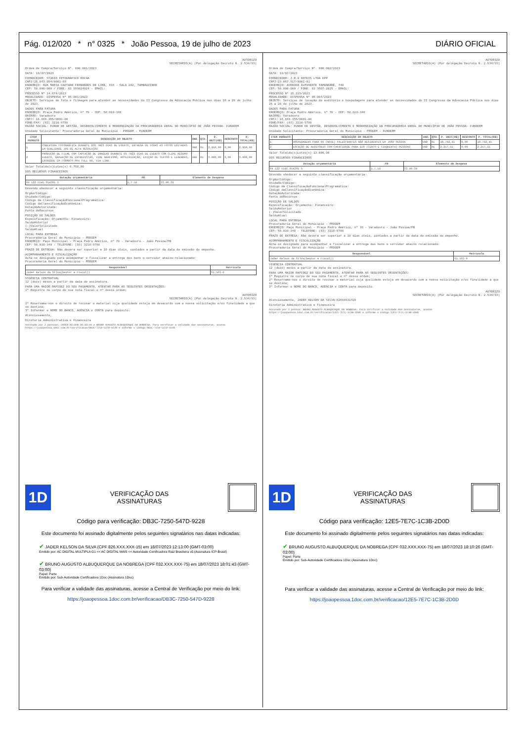Pág. 012/020 * n° 0325 * João Pessoa, 19 de julho de 2023 DIÁRIO OFICIAL
AUTORIZO
SECRETÁRIO(A) (Por delegação Decreto N. 2.534/93)
Ordem de Compra/Serviço Nº. 000.001/2023
DATA: 18/07/2023
FORNECEDOR: STUDIO FOTOGRÁFICO ROCHA
CNPJ:25.043.054/0001-65
ENDEREÇO: RUA MARIA CAETANO FERNANDES DE LIMA, 434 - SALA 202, TAMBAUZINHO
CEP: 58.000-000 / FONE: 83 999824824 - EMAIL:
PROCESSO Nº 14.674/2023
MODALIDADE: DISPENSA Nº 05-001/2023
OBJETO: Serviços de foto e filmagem para atender as necessidades do II Congresso da Advocacia Pública nos dias 26 a 28 de julho de 2023.
DADOS PARA FATURA
ENDEREÇO: Praça Pedro Américo, nº 70 - CEP: 58.010-340
BAIRRO: Varadouro
CNPJ: 16.669.355/0001-08
FONE/FAX: (83) 3218-9788
RAZÃO SOCIAL: FUNDO DE GESTÃO, DESENVOLVIMENTO E MODERNIZAÇÃO DA PROCURADORIA GERAL DO MUNICÍPIO DE JOÃO PESSOA- FUNDERM
Unidade Solicitante: Procuradoria Geral do Município - PROGEM - FUNDERM
| ITEM PRODUTO | DESCRIÇÃO DO OBJETO | UND. | QTD. | P. UNIT(R$) | DESCONTO | P. TOTAL(R$) |
| --- | --- | --- | --- | --- | --- | --- |
| 1 | COBERTURA FOTOGRÁFICA DURANTE DOS TRÊS DIAS DE EVENTO, ENTREGA DE TODAS AS FOTOS EDITADAS EM QUALIDADE JPG DE ALTA RESOLUÇÃO | UND | 01 | 2.950,00 | 0,00 | 2.950,00 |
| 2 | PRODUÇÃO DE FILME COM CAPTAÇÃO DE IMAGENS DURANTE OS TRÊS DIAS DE EVENTO COM CLIPE RESUMO EVENTO, GRAVAÇÃO DE ENTREVISTAS, VIDE GRAFISMO, ROTEIRIZAÇÃO, EDIÇÃO DE TEXTOS E LEGENDAS, ENTREGUE EM FORMATO MP4 FULL HD, VIA LINK. | UND | 01 | 3.800,00 | 0,00 | 3.800,00 |
Valor Totaldo(s)Lotes(s) 6.750,00
DOS RECURSOS FINANCEIROS
| Dotação orçamentária | FR | Elemento de Despesa |
| --- | --- | --- |
| 04 122 5545.054301 5 | 1.7.59 | 33.90.39 |
Devendo obedecer a seguinte classificação orçamentária:
Órgão/Código:
Unidade/Código:
Código da ClassificaçãoFuncionalProgramática:
Código daClassificaçãoEconômica:
DotaçãoAutorizada:
Fonte deRecursos
POSIÇÃO DE SALDOS
Especificação: Orçamento: Financeiro:
SaldoAnterior
(-)ValorSolicitado
SaldoAtual
LOCAL PARA ENTREGA
Procuradoria Geral do Município - PROGEM
ENDEREÇO: Paço Municipal - Praça Pedro Américo, nº 70 - Varadouro - João Pessoa/PB
CEP: 58.010-340 - TELEFONE: (83) 3218-9788
PRAZO DE ENTREGA: Não deverá ser superior a 10 dias úteis, contados a partir da data de emissão do empenho.
ACOMPANHAMENTO E FISCALIZAÇÃO
Acha-se designado para acompanhar e fiscalizar a entrega dos bens o servidor abaixo relacionado:
Procuradoria Geral do Município - PROGEM
| Responsável | Matricula |
| --- | --- |
| Jader Kelson da Silva(Gestor e Fiscal)) | 61.503-0 |
VIGÊNCIA CONTRATUAL
12 (doze) meses a partir da data de assinatura.
PARA UMA MAIOR RAPIDEZ DO SEU PAGAMENTO, ATENTAR PARA AS SEGUINTES ORIENTAÇÕES:
1º Registre no corpo de sua nota fiscal o nº dessa ordem;
AUTORIZO
SECRETÁRIO(A) (Por delegação Decreto N. 2.534/93)
2º Reservamo-nos o direito de recusar o material cuja qualidade esteja em desacordo com a nossa solicitação e/ou finalidade a que se destina;
3º Informar o NOME DO BANCO, AGÊNCIA e CONTA para depósito.
Atenciosamente,
Diretoria Administrativa e Financeira
Assinado por 2 pessoas: JADER KELSON DA SILVA e BRUNO AUGUSTO ALBUQUERQUE DA NOBREGA. Para verificar a validade das assinaturas, acesse https://joaopessoa.1doc.com.br/verificacao/DB3C-7250-547D-9228 e informe o código DB3C-7250-547D-9228
1D
VERIFICAÇÃO DAS
ASSINATURAS
Código para verificação: DB3C-7250-547D-9228
Este documento foi assinado digitalmente pelos seguintes signatários nas datas indicadas:
✔ JADER KELSON DA SILVA (CPF 826.XXX.XXX-15) em 18/07/2023 12:13:00 (GMT-03:00)
Emitido por: AC DIGITAL MULTIPLA G1 << AC DIGITAL MAIS << Autoridade Certificadora Raiz Brasileira v5 (Assinatura ICP-Brasil)
✔ BRUNO AUGUSTO ALBUQUERQUE DA NOBREGA (CPF 032.XXX.XXX-75) em 18/07/2023 18:01:43 (GMT-03:00)
Papel: Parte
Emitido por: Sub-Autoridade Certificadora 1Doc (Assinatura 1Doc)
Para verificar a validade das assinaturas, acesse a Central de Verificação por meio do link:
https://joaopessoa.1doc.com.br/verificacao/DB3C-7250-547D-9228
AUTORIZO
SECRETÁRIO(A) (Por delegação Decreto N. 2.534/93)
Ordem de Compra/Serviço Nº. 000.002/2023
DATA: 18/07/2023
FORNECEDOR: J.R.G HOTEIS LTDA EPP
CNPJ:23.067.517/0001-01
ENDEREÇO: AVENIDA ALMIRANTE TAMANDARÉ, 740
CEP: 58.000-000 / FONE: 83 3507-2025 - EMAIL:
PROCESSO Nº 15.215/2023
MODALIDADE: DISPENSA Nº 05-004/2023
OBJETO: Serviços de locação de auditório e hospedagens para atender as necessidades do II Congresso da Advocacia Pública nos dias 26 a 28 de julho de 2023.
DADOS PARA FATURA
ENDEREÇO: Praça Pedro Américo, nº 70 - CEP: 58.010-340
BAIRRO: Varadouro
CNPJ: 16.669.355/0001-08
FONE/FAX: (83) 3218-9788
RAZÃO SOCIAL: FUNDO DE GESTÃO, DESENVOLVIMENTO E MODERNIZAÇÃO DA PROCURADORIA GERAL DO MUNICÍPIO DE JOÃO PESSOA- FUNDERM
Unidade Solicitante: Procuradoria Geral do Município - PROGEM - FUNDERM
| ITEM PRODUTO | DESCRIÇÃO DO OBJETO | UND. | QTD. | P. UNIT(R$) | DESCONTO | P. TOTAL(R$) |
| --- | --- | --- | --- | --- | --- | --- |
| 1 | HOSPEDAGENS PARA 09 (NOVE) PALESTRANTES NÃO RESIDENTES EM JOÃO PESSOA | UND | 01 | 10.782,45 | 0,00 | 10.782,45 |
| 2 | LOCAÇÃO DE AUDITÓRIO COM CAPACIDADE PARA 150 (CENTO E CINQUENTA) PESSOAS | UND | 01 | 2.217,55 | 0,00 | 2.217,55 |
Valor Totaldo(s)Lotes(s) 13.000,00
DOS RECURSOS FINANCEIROS
| Dotação orçamentária | FR | Elemento de Despesa |
| --- | --- | --- |
| 04 122 5545.054301 5 | 1.7.59 | 33.90.39 |
Devendo obedecer a seguinte classificação orçamentária:
Órgão/Código:
Unidade/Código:
Código da ClassificaçãoFuncionalProgramática:
Código daClassificaçãoEconômica:
DotaçãoAutorizada:
Fonte deRecursos
POSIÇÃO DE SALDOS
Especificação: Orçamento: Financeiro:
SaldoAnterior
(-)ValorSolicitado
SaldoAtual
LOCAL PARA ENTREGA
Procuradoria Geral do Município - PROGEM
ENDEREÇO: Paço Municipal - Praça Pedro Américo, nº 70 - Varadouro - João Pessoa/PB
CEP: 58.010-340 - TELEFONE: (83) 3218-9788
PRAZO DE ENTREGA: Não deverá ser superior a 10 dias úteis, contados a partir da data de emissão do empenho.
ACOMPANHAMENTO E FISCALIZAÇÃO
Acha-se designado para acompanhar e fiscalizar a entrega dos bens o servidor abaixo relacionado:
Procuradoria Geral do Município - PROGEM
| Responsável | Matricula |
| --- | --- |
| Jader Kelson da Silva(Gestor e Fiscal)) | 61.503-0 |
VIGÊNCIA CONTRATUAL
12 (doze) meses a partir da data de assinatura.
PARA UMA MAIOR RAPIDEZ DO SEU PAGAMENTO, ATENTAR PARA AS SEGUINTES ORIENTAÇÕES:
1º Registre no corpo de sua nota fiscal o nº dessa ordem;
2º Reservamo-nos o direito de recusar o material cuja qualidade esteja em desacordo com a nossa solicitação e/ou finalidade a que se destina;
3º Informar o NOME DO BANCO, AGÊNCIA e CONTA para depósito.
AUTORIZO
SECRETÁRIO(A) (Por delegação Decreto N. 2.534/93)
Atenciosamente, JADER KELSON DA SILVA:82688931415
Diretoria Administrativa e Financeira
Assinado por 1 pessoa: BRUNO AUGUSTO ALBUQUERQUE DA NOBREGA. Para verificar a validade das assinaturas, acesse https://joaopessoa.1doc.com.br/verificacao/12E5-7E7C-1C3B-2D0D e informe o código 12E5-7E7C-1C3B-2D0D
1D
VERIFICAÇÃO DAS
ASSINATURAS
Código para verificação: 12E5-7E7C-1C3B-2D0D
Este documento foi assinado digitalmente pelos seguintes signatários nas datas indicadas:
✔ BRUNO AUGUSTO ALBUQUERQUE DA NOBREGA (CPF 032.XXX.XXX-75) em 18/07/2023 18:10:26 (GMT-03:00)
Papel: Parte
Emitido por: Sub-Autoridade Certificadora 1Doc (Assinatura 1Doc)
Para verificar a validade das assinaturas, acesse a Central de Verificação por meio do link:
https://joaopessoa.1doc.com.br/verificacao/12E5-7E7C-1C3B-2D0D